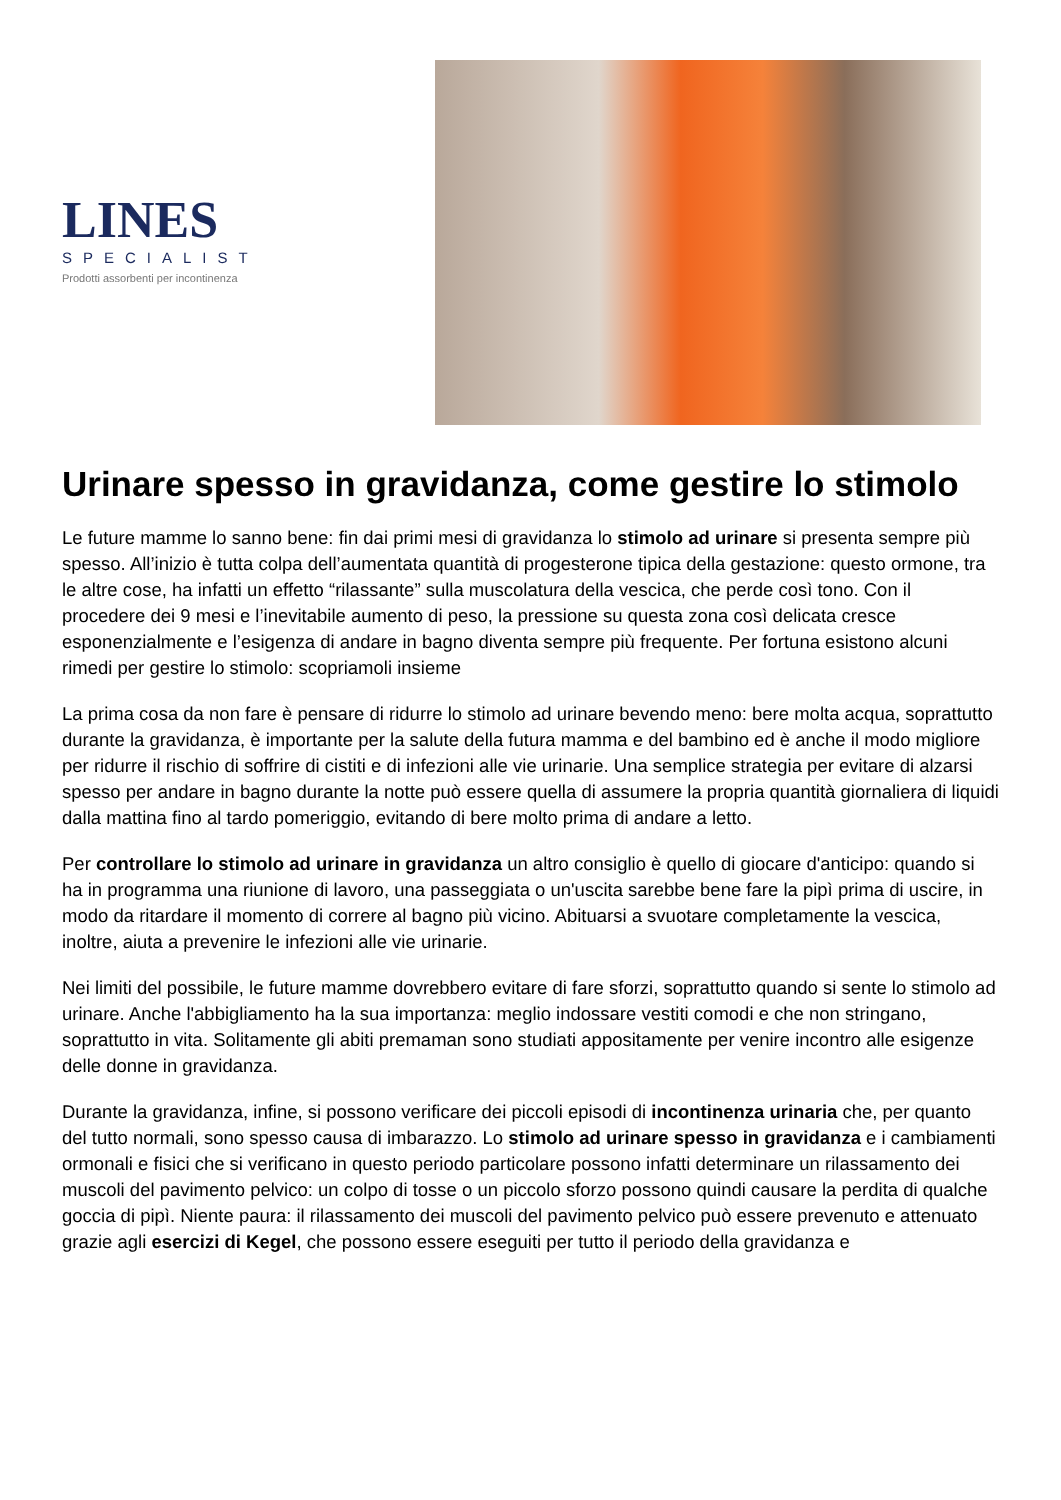LINES
SPECIALIST
Prodotti assorbenti per incontinenza
Urinare spesso in gravidanza, come gestire lo stimolo
Le future mamme lo sanno bene: fin dai primi mesi di gravidanza lo stimolo ad urinare si presenta sempre più spesso. All’inizio è tutta colpa dell’aumentata quantità di progesterone tipica della gestazione: questo ormone, tra le altre cose, ha infatti un effetto “rilassante” sulla muscolatura della vescica, che perde così tono. Con il procedere dei 9 mesi e l’inevitabile aumento di peso, la pressione su questa zona così delicata cresce esponenzialmente e l’esigenza di andare in bagno diventa sempre più frequente. Per fortuna esistono alcuni rimedi per gestire lo stimolo: scopriamoli insieme
La prima cosa da non fare è pensare di ridurre lo stimolo ad urinare bevendo meno: bere molta acqua, soprattutto durante la gravidanza, è importante per la salute della futura mamma e del bambino ed è anche il modo migliore per ridurre il rischio di soffrire di cistiti e di infezioni alle vie urinarie. Una semplice strategia per evitare di alzarsi spesso per andare in bagno durante la notte può essere quella di assumere la propria quantità giornaliera di liquidi dalla mattina fino al tardo pomeriggio, evitando di bere molto prima di andare a letto.
Per controllare lo stimolo ad urinare in gravidanza un altro consiglio è quello di giocare d'anticipo: quando si ha in programma una riunione di lavoro, una passeggiata o un'uscita sarebbe bene fare la pipì prima di uscire, in modo da ritardare il momento di correre al bagno più vicino. Abituarsi a svuotare completamente la vescica, inoltre, aiuta a prevenire le infezioni alle vie urinarie.
Nei limiti del possibile, le future mamme dovrebbero evitare di fare sforzi, soprattutto quando si sente lo stimolo ad urinare. Anche l'abbigliamento ha la sua importanza: meglio indossare vestiti comodi e che non stringano, soprattutto in vita. Solitamente gli abiti premaman sono studiati appositamente per venire incontro alle esigenze delle donne in gravidanza.
Durante la gravidanza, infine, si possono verificare dei piccoli episodi di incontinenza urinaria che, per quanto del tutto normali, sono spesso causa di imbarazzo. Lo stimolo ad urinare spesso in gravidanza e i cambiamenti ormonali e fisici che si verificano in questo periodo particolare possono infatti determinare un rilassamento dei muscoli del pavimento pelvico: un colpo di tosse o un piccolo sforzo possono quindi causare la perdita di qualche goccia di pipì. Niente paura: il rilassamento dei muscoli del pavimento pelvico può essere prevenuto e attenuato grazie agli esercizi di Kegel, che possono essere eseguiti per tutto il periodo della gravidanza e